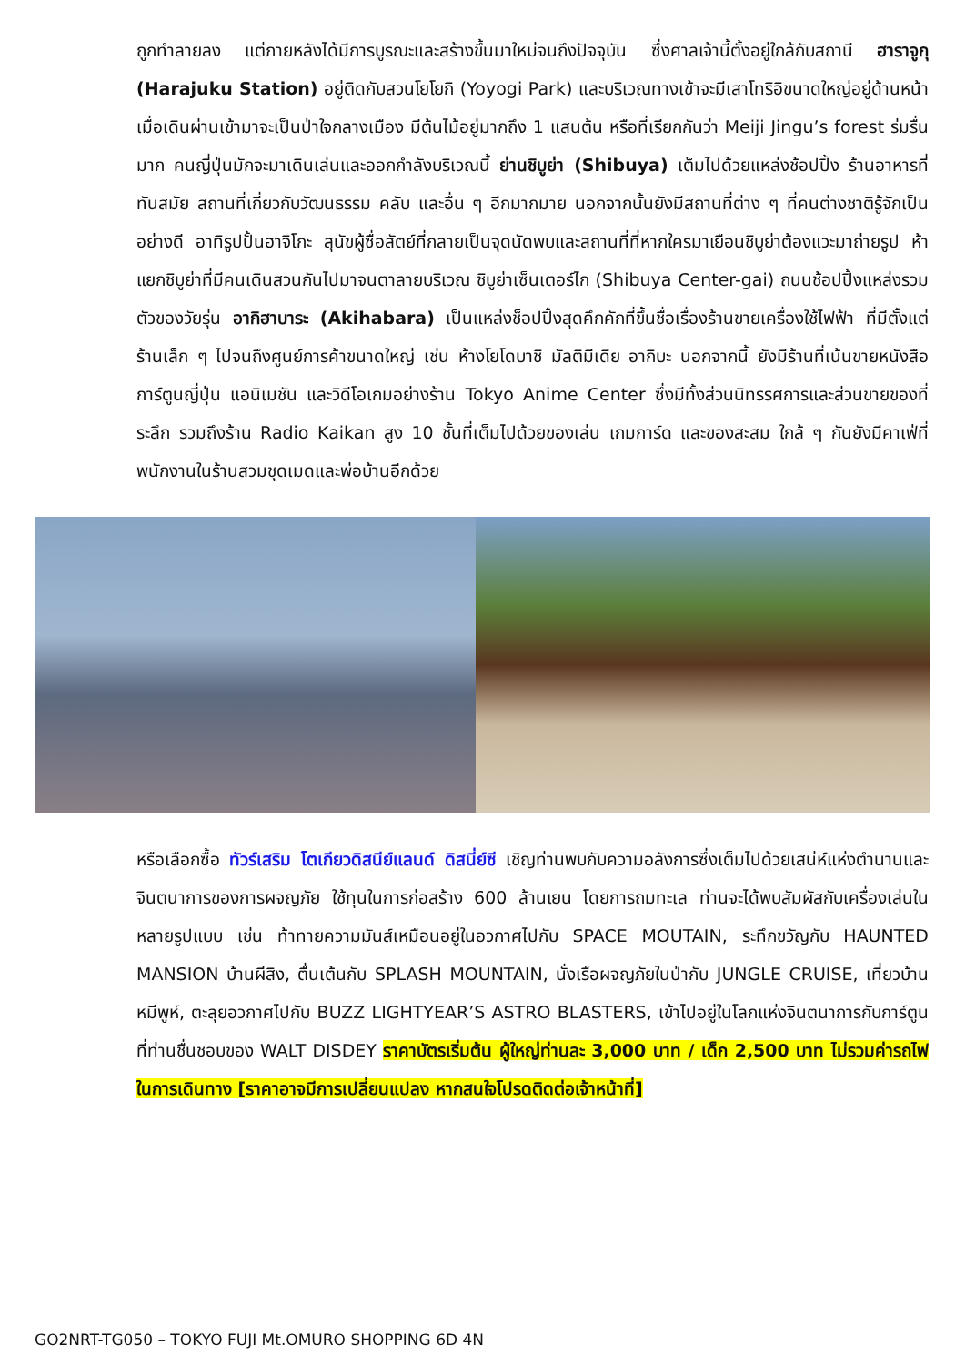ถูกทำลายลง แต่ภายหลังได้มีการบูรณะและสร้างขึ้นมาใหม่จนถึงปัจจุบัน ซึ่งศาลเจ้านี้ตั้งอยู่ใกล้กับสถานี ฮาราจูกุ (Harajuku Station) อยู่ติดกับสวนโยโยกิ (Yoyogi Park) และบริเวณทางเข้าจะมีเสาโทริอิขนาดใหญ่อยู่ด้านหน้า เมื่อเดินผ่านเข้ามาจะเป็นป่าใจกลางเมือง มีต้นไม้อยู่มากถึง 1 แสนต้น หรือที่เรียกกันว่า Meiji Jingu’s forest ร่มรื่นมาก คนญี่ปุ่นมักจะมาเดินเล่นและออกกำลังบริเวณนี้ ย่านชิบูย่า (Shibuya) เต็มไปด้วยแหล่งช้อปปิ้ง ร้านอาหารที่ทันสมัย สถานที่เกี่ยวกับวัฒนธรรม คลับ และอื่น ๆ อีกมากมาย นอกจากนั้นยังมีสถานที่ต่าง ๆ ที่คนต่างชาติรู้จักเป็นอย่างดี อาทิรูปปั้นฮาจิโกะ สุนัขผู้ซื่อสัตย์ที่กลายเป็นจุดนัดพบและสถานที่ที่หากใครมาเยือนชิบูย่าต้องแวะมาถ่ายรูป ห้าแยกชิบูย่าที่มีคนเดินสวนกันไปมาจนตาลายบริเวณ ชิบูย่าเซ็นเตอร์ไก (Shibuya Center-gai) ถนนช้อปปิ้งแหล่งรวมตัวของวัยรุ่น อากิฮาบาระ (Akihabara) เป็นแหล่งช็อปปิ้งสุดคึกคักที่ขึ้นชื่อเรื่องร้านขายเครื่องใช้ไฟฟ้า ที่มีตั้งแต่ร้านเล็ก ๆ ไปจนถึงศูนย์การค้าขนาดใหญ่ เช่น ห้างโยโดบาชิ มัลติมีเดีย อากิบะ นอกจากนี้ ยังมีร้านที่เน้นขายหนังสือการ์ตูนญี่ปุ่น แอนิเมชัน และวิดีโอเกมอย่างร้าน Tokyo Anime Center ซึ่งมีทั้งส่วนนิทรรศการและส่วนขายของที่ระลึก รวมถึงร้าน Radio Kaikan สูง 10 ชั้นที่เต็มไปด้วยของเล่น เกมการ์ด และของสะสม ใกล้ ๆ กันยังมีคาเฟ่ที่พนักงานในร้านสวมชุดเมดและพ่อบ้านอีกด้วย
หรือเลือกซื้อ ทัวร์เสริม โตเกียวดิสนีย์แลนด์ ดิสนี่ย์ซี เชิญท่านพบกับความอลังการซึ่งเต็มไปด้วยเสน่ห์แห่งตำนานและจินตนาการของการผจญภัย ใช้ทุนในการก่อสร้าง 600 ล้านเยน โดยการถมทะเล ท่านจะได้พบสัมผัสกับเครื่องเล่นในหลายรูปแบบ เช่น ท้าทายความมันส์เหมือนอยู่ในอวกาศไปกับ SPACE MOUTAIN, ระทึกขวัญกับ HAUNTED MANSION บ้านผีสิง, ตื่นเต้นกับ SPLASH MOUNTAIN, นั่งเรือผจญภัยในป่ากับ JUNGLE CRUISE, เที่ยวบ้านหมีพูห์, ตะลุยอวกาศไปกับ BUZZ LIGHTYEAR’S ASTRO BLASTERS, เข้าไปอยู่ในโลกแห่งจินตนาการกับการ์ตูนที่ท่านชื่นชอบของ WALT DISDEY ราคาบัตรเริ่มต้น ผู้ใหญ่ท่านละ 3,000 บาท / เด็ก 2,500 บาท ไม่รวมค่ารถไฟในการเดินทาง [ราคาอาจมีการเปลี่ยนแปลง หากสนใจโปรดติดต่อเจ้าหน้าที่]
GO2NRT-TG050 – TOKYO FUJI Mt.OMURO SHOPPING 6D 4N